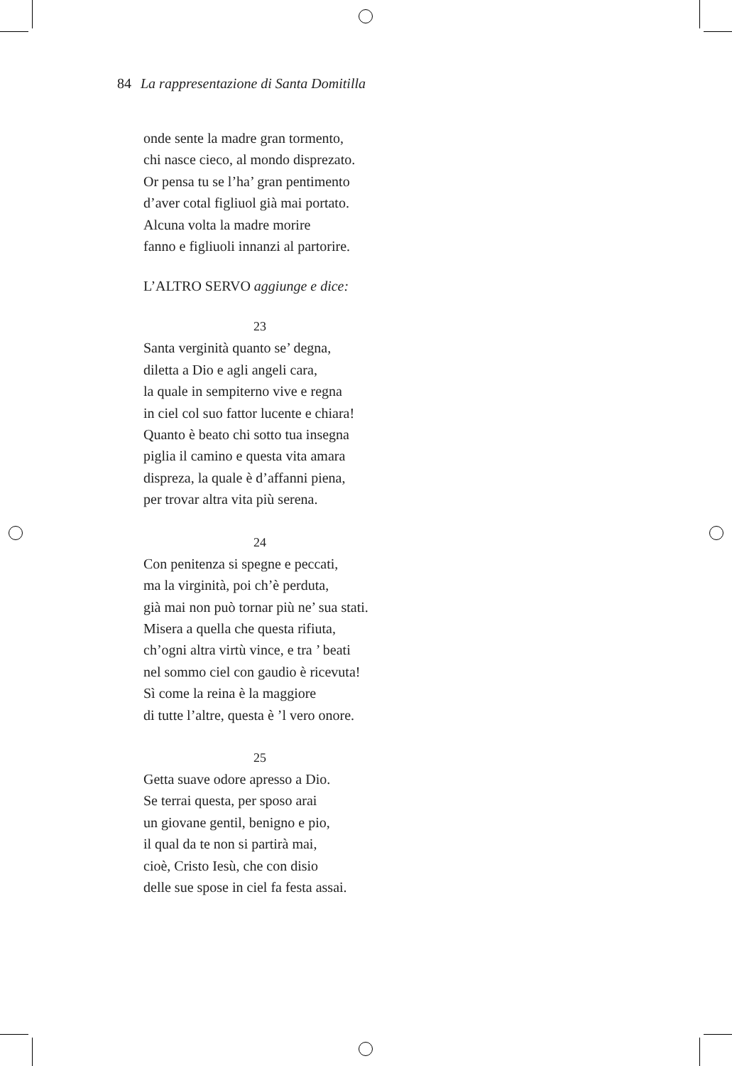84 La rappresentazione di Santa Domitilla
onde sente la madre gran tormento,
chi nasce cieco, al mondo disprezato.
Or pensa tu se l’ha’ gran pentimento
d’aver cotal figliuol già mai portato.
Alcuna volta la madre morire
fanno e figliuoli innanzi al partorire.
L’ALTRO SERVO aggiunge e dice:
23
Santa verginità quanto se’ degna,
diletta a Dio e agli angeli cara,
la quale in sempiterno vive e regna
in ciel col suo fattor lucente e chiara!
Quanto è beato chi sotto tua insegna
piglia il camino e questa vita amara
dispreza, la quale è d’affanni piena,
per trovar altra vita più serena.
24
Con penitenza si spegne e peccati,
ma la virginità, poi ch’è perduta,
già mai non può tornar più ne’ sua stati.
Misera a quella che questa rifiuta,
ch’ogni altra virtù vince, e tra ’ beati
nel sommo ciel con gaudio è ricevuta!
Sì come la reina è la maggiore
di tutte l’altre, questa è ’l vero onore.
25
Getta suave odore apresso a Dio.
Se terrai questa, per sposo arai
un giovane gentil, benigno e pio,
il qual da te non si partirà mai,
cioè, Cristo Iesù, che con disio
delle sue spose in ciel fa festa assai.